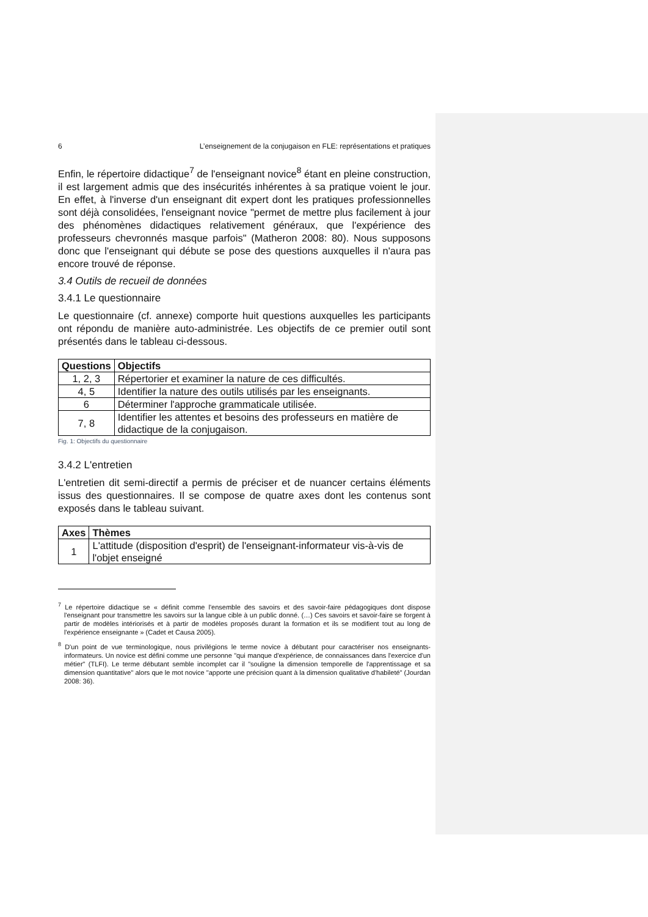6 L’enseignement de la conjugaison en FLE: représentations et pratiques
Enfin, le répertoire didactique<sup>7</sup> de l'enseignant novice<sup>8</sup> étant en pleine construction, il est largement admis que des insécurités inhérentes à sa pratique voient le jour. En effet, à l'inverse d'un enseignant dit expert dont les pratiques professionnelles sont déjà consolidées, l'enseignant novice "permet de mettre plus facilement à jour des phénomènes didactiques relativement généraux, que l'expérience des professeurs chevronnés masque parfois" (Matheron 2008: 80). Nous supposons donc que l'enseignant qui débute se pose des questions auxquelles il n'aura pas encore trouvé de réponse.
3.4 Outils de recueil de données
3.4.1 Le questionnaire
Le questionnaire (cf. annexe) comporte huit questions auxquelles les participants ont répondu de manière auto-administrée. Les objectifs de ce premier outil sont présentés dans le tableau ci-dessous.
| Questions | Objectifs |
| --- | --- |
| 1, 2, 3 | Répertorier et examiner la nature de ces difficultés. |
| 4, 5 | Identifier la nature des outils utilisés par les enseignants. |
| 6 | Déterminer l'approche grammaticale utilisée. |
| 7, 8 | Identifier les attentes et besoins des professeurs en matière de didactique de la conjugaison. |
Fig. 1: Objectifs du questionnaire
3.4.2 L'entretien
L'entretien dit semi-directif a permis de préciser et de nuancer certains éléments issus des questionnaires. Il se compose de quatre axes dont les contenus sont exposés dans le tableau suivant.
| Axes | Thèmes |
| --- | --- |
| 1 | L'attitude (disposition d'esprit) de l'enseignant-informateur vis-à-vis de l'objet enseigné |
<sup>7</sup> Le répertoire didactique se « définit comme l'ensemble des savoirs et des savoir-faire pédagogiques dont dispose l'enseignant pour transmettre les savoirs sur la langue cible à un public donné. (…) Ces savoirs et savoir-faire se forgent à partir de modèles intériorisés et à partir de modèles proposés durant la formation et ils se modifient tout au long de l'expérience enseignante » (Cadet et Causa 2005).
<sup>8</sup> D'un point de vue terminologique, nous privilégions le terme novice à débutant pour caractériser nos enseignants-informateurs. Un novice est défini comme une personne "qui manque d'expérience, de connaissances dans l'exercice d'un métier" (TLFI). Le terme débutant semble incomplet car il "souligne la dimension temporelle de l'apprentissage et sa dimension quantitative" alors que le mot novice "apporte une précision quant à la dimension qualitative d'habileté" (Jourdan 2008: 36).